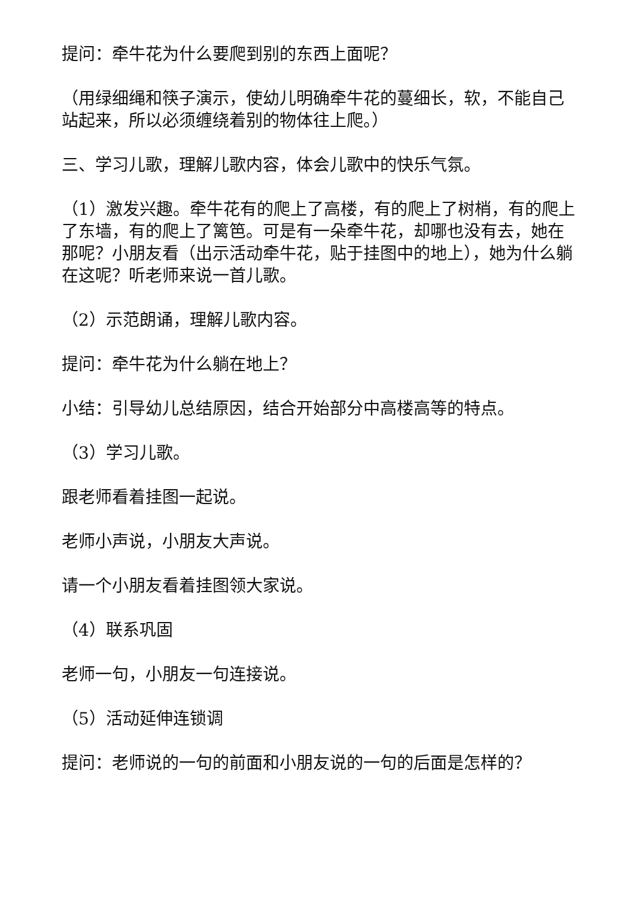提问：牵牛花为什么要爬到别的东西上面呢？
（用绿细绳和筷子演示，使幼儿明确牵牛花的蔓细长，软，不能自己站起来，所以必须缠绕着别的物体往上爬。）
三、学习儿歌，理解儿歌内容，体会儿歌中的快乐气氛。
（1）激发兴趣。牵牛花有的爬上了高楼，有的爬上了树梢，有的爬上了东墙，有的爬上了篱笆。可是有一朵牵牛花，却哪也没有去，她在那呢？小朋友看（出示活动牵牛花，贴于挂图中的地上），她为什么躺在这呢？听老师来说一首儿歌。
（2）示范朗诵，理解儿歌内容。
提问：牵牛花为什么躺在地上？
小结：引导幼儿总结原因，结合开始部分中高楼高等的特点。
（3）学习儿歌。
跟老师看着挂图一起说。
老师小声说，小朋友大声说。
请一个小朋友看着挂图领大家说。
（4）联系巩固
老师一句，小朋友一句连接说。
（5）活动延伸连锁调
提问：老师说的一句的前面和小朋友说的一句的后面是怎样的？